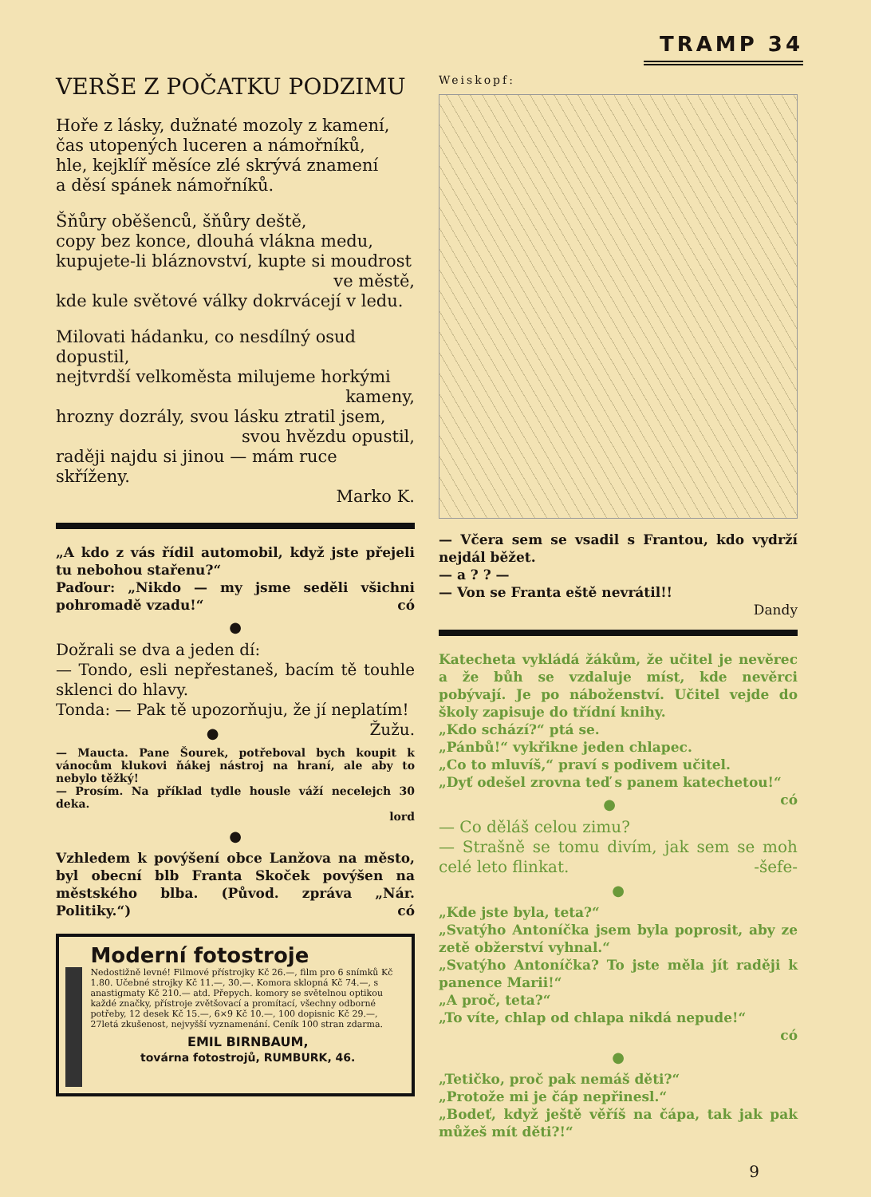TRAMP 34
VERŠE Z POČATKU PODZIMU
Hoře z lásky, dužnaté mozoly z kamení,
čas utopených luceren a námořníků,
hle, kejklíř měsíce zlé skrývá znamení
a děsí spánek námořníků.
Šňůry oběšenců, šňůry deště,
copy bez konce, dlouhá vlákna medu,
kupujete-li bláznovství, kupte si moudrost
ve městě,
kde kule světové války dokrvácejí v ledu.
Milovati hádanku, co nesdílný osud dopustil,
nejtvrdší velkoměsta milujeme horkými
kameny,
hrozny dozrály, svou lásku ztratil jsem,
svou hvězdu opustil,
raději najdu si jinou — mám ruce skříženy.
Marko K.
„A kdo z vás řídil automobil, když jste přejeli tu nebohou stařenu?“
Paďour: „Nikdo — my jsme seděli všichni pohromadě vzadu!“ có
●
Dožrali se dva a jeden dí:
— Tondo, esli nepřestaneš, bacím tě touhle sklenci do hlavy.
Tonda: — Pak tě upozorňuju, že jí neplatím! Žužu.
●
— Maucta. Pane Šourek, potřeboval bych koupit k vánocům klukovi ňákej nástroj na hraní, ale aby to nebylo těžký!
— Prosím. Na příklad tydle housle váží necelejch 30 deka.
lord
●
Vzhledem k povýšení obce Lanžova na město, byl obecní blb Franta Skoček povýšen na městského blba. (Původ. zpráva „Nár. Politiky.“) có
Moderní fotostroje
Nedostižně levné! Filmové přístrojky Kč 26.—, film pro 6 snímků Kč 1.80. Učebné strojky Kč 11.—, 30.—. Komora sklopná Kč 74.—, s anastigmaty Kč 210.— atd. Přepych. komory se světelnou optikou každé značky, přístroje zvětšovací a promítací, všechny odborné potřeby, 12 desek Kč 15.—, 6×9 Kč 10.—, 100 dopisnic Kč 29.—, 27letá zkušenost, nejvyšší vyznamenání. Ceník 100 stran zdarma.
EMIL BIRNBAUM,
továrna fotostrojů, RUMBURK, 46.
Weiskopf:
— Včera sem se vsadil s Frantou, kdo vydrží nejdál běžet.
— a ? ? —
— Von se Franta eště nevrátil!!
Dandy
Katecheta vykládá žákům, že učitel je nevěrec a že bůh se vzdaluje míst, kde nevěrci pobývají. Je po náboženství. Učitel vejde do školy zapisuje do třídní knihy.
„Kdo schází?“ ptá se.
„Pánbů!“ vykřikne jeden chlapec.
„Co to mluvíš,“ praví s podivem učitel.
„Dyť odešel zrovna teď s panem katechetou!“ có
●
— Co děláš celou zimu?
— Strašně se tomu divím, jak sem se moh celé leto flinkat. -šefe-
●
„Kde jste byla, teta?“
„Svatýho Antoníčka jsem byla poprosit, aby ze zetě obžerství vyhnal.“
„Svatýho Antoníčka? To jste měla jít raději k panence Marii!“
„A proč, teta?“
„To víte, chlap od chlapa nikdá nepude!“
có
●
„Tetičko, proč pak nemáš děti?“
„Protože mi je čáp nepřinesl.“
„Bodeť, když ještě věříš na čápa, tak jak pak můžeš mít děti?!“
9